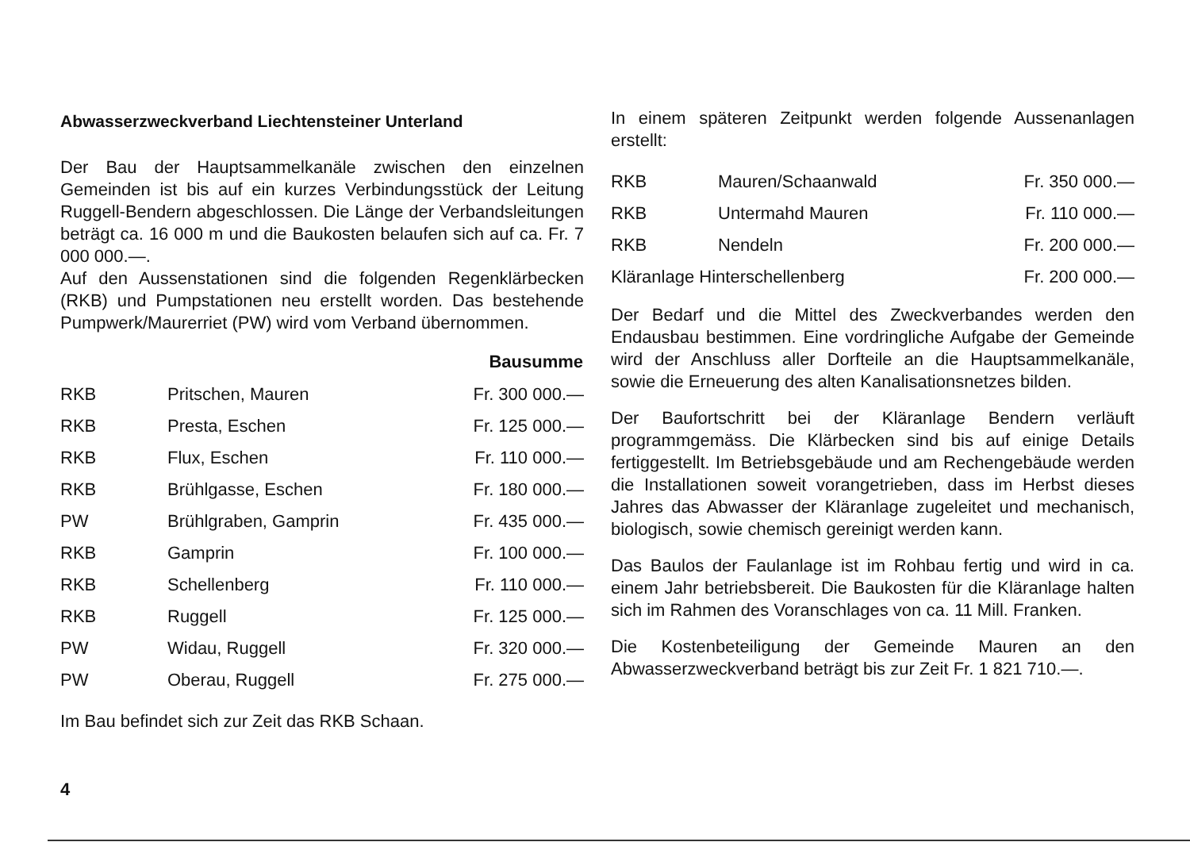Abwasserzweckverband Liechtensteiner Unterland
Der Bau der Hauptsammelkanäle zwischen den einzelnen Gemeinden ist bis auf ein kurzes Verbindungsstück der Leitung Ruggell-Bendern abgeschlossen. Die Länge der Verbandsleitungen beträgt ca. 16 000 m und die Baukosten belaufen sich auf ca. Fr. 7 000 000.—.
Auf den Aussenstationen sind die folgenden Regenklärbecken (RKB) und Pumpstationen neu erstellt worden. Das bestehende Pumpwerk/Maurerriet (PW) wird vom Verband übernommen.
| | | Bausumme |
| RKB | Pritschen, Mauren | Fr. 300 000.— |
| RKB | Presta, Eschen | Fr. 125 000.— |
| RKB | Flux, Eschen | Fr. 110 000.— |
| RKB | Brühlgasse, Eschen | Fr. 180 000.— |
| PW | Brühlgraben, Gamprin | Fr. 435 000.— |
| RKB | Gamprin | Fr. 100 000.— |
| RKB | Schellenberg | Fr. 110 000.— |
| RKB | Ruggell | Fr. 125 000.— |
| PW | Widau, Ruggell | Fr. 320 000.— |
| PW | Oberau, Ruggell | Fr. 275 000.— |
Im Bau befindet sich zur Zeit das RKB Schaan.
In einem späteren Zeitpunkt werden folgende Aussenanlagen erstellt:
| RKB | Mauren/Schaanwald | Fr. 350 000.— |
| RKB | Untermahd Mauren | Fr. 110 000.— |
| RKB | Nendeln | Fr. 200 000.— |
| Kläranlage Hinterschellenberg | | Fr. 200 000.— |
Der Bedarf und die Mittel des Zweckverbandes werden den Endausbau bestimmen. Eine vordringliche Aufgabe der Gemeinde wird der Anschluss aller Dorfteile an die Hauptsammelkanäle, sowie die Erneuerung des alten Kanalisationsnetzes bilden.
Der Baufortschritt bei der Kläranlage Bendern verläuft programmgemäss. Die Klärbecken sind bis auf einige Details fertiggestellt. Im Betriebsgebäude und am Rechengebäude werden die Installationen soweit vorangetrieben, dass im Herbst dieses Jahres das Abwasser der Kläranlage zugeleitet und mechanisch, biologisch, sowie chemisch gereinigt werden kann.
Das Baulos der Faulanlage ist im Rohbau fertig und wird in ca. einem Jahr betriebsbereit. Die Baukosten für die Kläranlage halten sich im Rahmen des Voranschlages von ca. 11 Mill. Franken.
Die Kostenbeteiligung der Gemeinde Mauren an den Abwasserzweckverband beträgt bis zur Zeit Fr. 1 821 710.—.
4